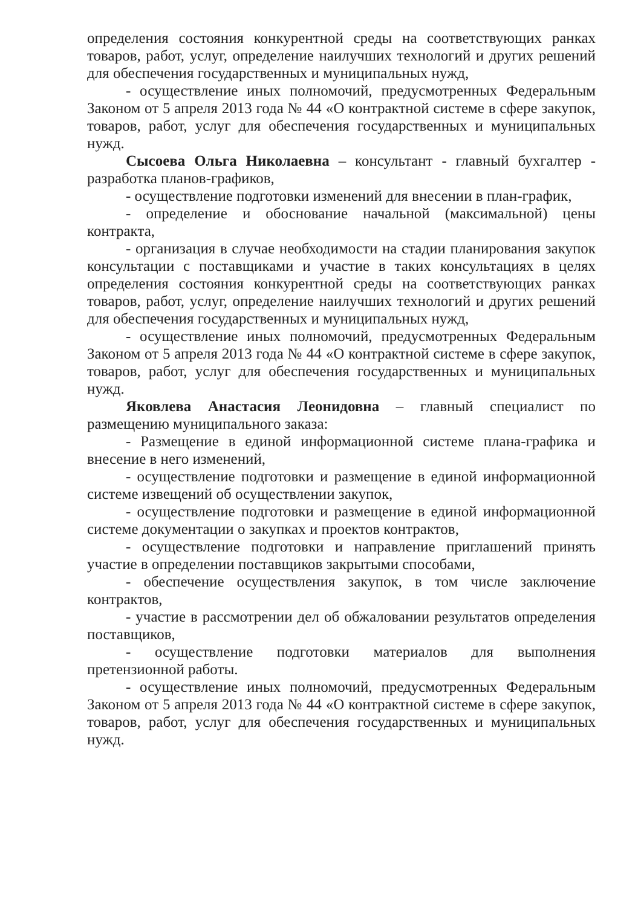определения состояния конкурентной среды на соответствующих ранках товаров, работ, услуг, определение наилучших технологий и других решений для обеспечения государственных и муниципальных нужд,
- осуществление иных полномочий, предусмотренных Федеральным Законом от 5 апреля 2013 года № 44 «О контрактной системе в сфере закупок, товаров, работ, услуг для обеспечения государственных и муниципальных нужд.
Сысоева Ольга Николаевна – консультант - главный бухгалтер - разработка планов-графиков,
- осуществление подготовки изменений для внесении в план-график,
- определение и обоснование начальной (максимальной) цены контракта,
- организация в случае необходимости на стадии планирования закупок консультации с поставщиками и участие в таких консультациях в целях определения состояния конкурентной среды на соответствующих ранках товаров, работ, услуг, определение наилучших технологий и других решений для обеспечения государственных и муниципальных нужд,
- осуществление иных полномочий, предусмотренных Федеральным Законом от 5 апреля 2013 года № 44 «О контрактной системе в сфере закупок, товаров, работ, услуг для обеспечения государственных и муниципальных нужд.
Яковлева Анастасия Леонидовна – главный специалист по размещению муниципального заказа:
- Размещение в единой информационной системе плана-графика и внесение в него изменений,
- осуществление подготовки и размещение в единой информационной системе извещений об осуществлении закупок,
- осуществление подготовки и размещение в единой информационной системе документации о закупках и проектов контрактов,
- осуществление подготовки и направление приглашений принять участие в определении поставщиков закрытыми способами,
- обеспечение осуществления закупок, в том числе заключение контрактов,
- участие в рассмотрении дел об обжаловании результатов определения поставщиков,
- осуществление подготовки материалов для выполнения претензионной работы.
- осуществление иных полномочий, предусмотренных Федеральным Законом от 5 апреля 2013 года № 44 «О контрактной системе в сфере закупок, товаров, работ, услуг для обеспечения государственных и муниципальных нужд.